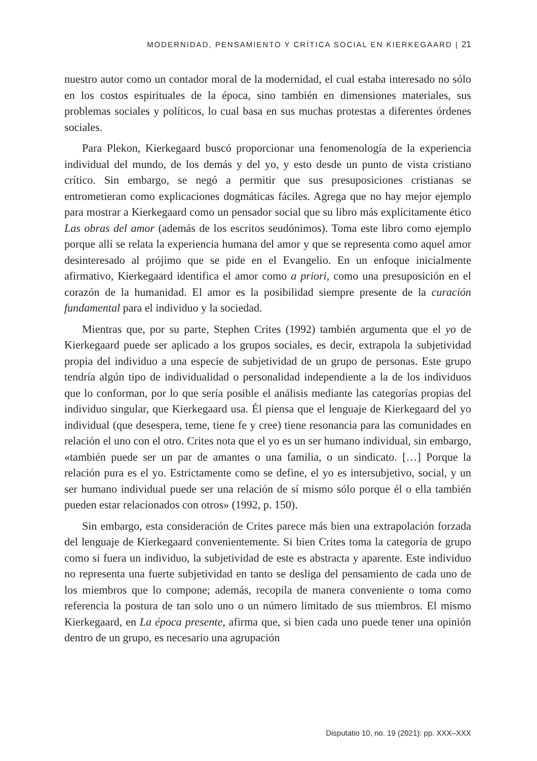MODERNIDAD, PENSAMIENTO Y CRÍTICA SOCIAL EN KIERKEGAARD | 21
nuestro autor como un contador moral de la modernidad, el cual estaba interesado no sólo en los costos espirituales de la época, sino también en dimensiones materiales, sus problemas sociales y políticos, lo cual basa en sus muchas protestas a diferentes órdenes sociales.
Para Plekon, Kierkegaard buscó proporcionar una fenomenología de la experiencia individual del mundo, de los demás y del yo, y esto desde un punto de vista cristiano crítico. Sin embargo, se negó a permitir que sus presuposiciones cristianas se entrometieran como explicaciones dogmáticas fáciles. Agrega que no hay mejor ejemplo para mostrar a Kierkegaard como un pensador social que su libro más explícitamente ético Las obras del amor (además de los escritos seudónimos). Toma este libro como ejemplo porque allí se relata la experiencia humana del amor y que se representa como aquel amor desinteresado al prójimo que se pide en el Evangelio. En un enfoque inicialmente afirmativo, Kierkegaard identifica el amor como a priori, como una presuposición en el corazón de la humanidad. El amor es la posibilidad siempre presente de la curación fundamental para el individuo y la sociedad.
Mientras que, por su parte, Stephen Crites (1992) también argumenta que el yo de Kierkegaard puede ser aplicado a los grupos sociales, es decir, extrapola la subjetividad propia del individuo a una especie de subjetividad de un grupo de personas. Este grupo tendría algún tipo de individualidad o personalidad independiente a la de los individuos que lo conforman, por lo que sería posible el análisis mediante las categorías propias del individuo singular, que Kierkegaard usa. Él piensa que el lenguaje de Kierkegaard del yo individual (que desespera, teme, tiene fe y cree) tiene resonancia para las comunidades en relación el uno con el otro. Crites nota que el yo es un ser humano individual, sin embargo, «también puede ser un par de amantes o una familia, o un sindicato. […] Porque la relación pura es el yo. Estrictamente como se define, el yo es intersubjetivo, social, y un ser humano individual puede ser una relación de sí mismo sólo porque él o ella también pueden estar relacionados con otros» (1992, p. 150).
Sin embargo, esta consideración de Crites parece más bien una extrapolación forzada del lenguaje de Kierkegaard convenientemente. Si bien Crites toma la categoría de grupo como si fuera un individuo, la subjetividad de este es abstracta y aparente. Este individuo no representa una fuerte subjetividad en tanto se desliga del pensamiento de cada uno de los miembros que lo compone; además, recopila de manera conveniente o toma como referencia la postura de tan solo uno o un número limitado de sus miembros. El mismo Kierkegaard, en La época presente, afirma que, si bien cada uno puede tener una opinión dentro de un grupo, es necesario una agrupación
Disputatio 10, no. 19 (2021): pp. XXX–XXX